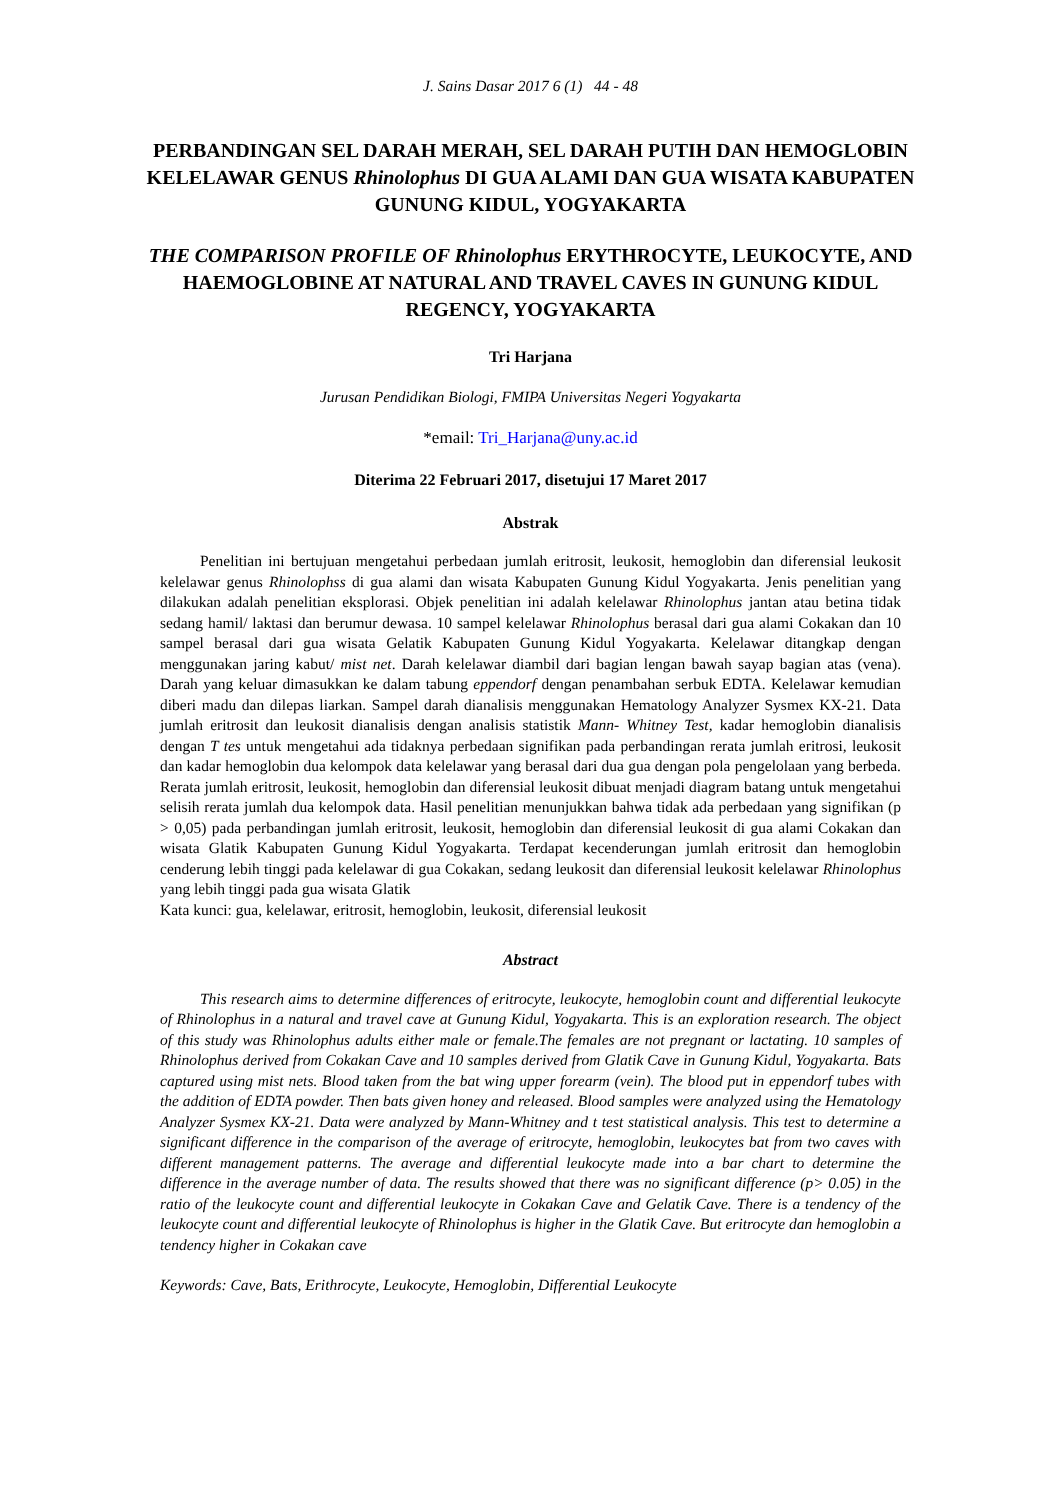J. Sains Dasar 2017 6 (1) 44 - 48
PERBANDINGAN SEL DARAH MERAH, SEL DARAH PUTIH DAN HEMOGLOBIN KELELAWAR GENUS Rhinolophus DI GUA ALAMI DAN GUA WISATA KABUPATEN GUNUNG KIDUL, YOGYAKARTA
THE COMPARISON PROFILE OF Rhinolophus ERYTHROCYTE, LEUKOCYTE, AND HAEMOGLOBINE AT NATURAL AND TRAVEL CAVES IN GUNUNG KIDUL REGENCY, YOGYAKARTA
Tri Harjana
Jurusan Pendidikan Biologi, FMIPA Universitas Negeri Yogyakarta
*email: Tri_Harjana@uny.ac.id
Diterima 22 Februari 2017, disetujui 17 Maret 2017
Abstrak
Penelitian ini bertujuan mengetahui perbedaan jumlah eritrosit, leukosit, hemoglobin dan diferensial leukosit kelelawar genus Rhinolophss di gua alami dan wisata Kabupaten Gunung Kidul Yogyakarta. Jenis penelitian yang dilakukan adalah penelitian eksplorasi. Objek penelitian ini adalah kelelawar Rhinolophus jantan atau betina tidak sedang hamil/ laktasi dan berumur dewasa. 10 sampel kelelawar Rhinolophus berasal dari gua alami Cokakan dan 10 sampel berasal dari gua wisata Gelatik Kabupaten Gunung Kidul Yogyakarta. Kelelawar ditangkap dengan menggunakan jaring kabut/ mist net. Darah kelelawar diambil dari bagian lengan bawah sayap bagian atas (vena). Darah yang keluar dimasukkan ke dalam tabung eppendorf dengan penambahan serbuk EDTA. Kelelawar kemudian diberi madu dan dilepas liarkan. Sampel darah dianalisis menggunakan Hematology Analyzer Sysmex KX-21. Data jumlah eritrosit dan leukosit dianalisis dengan analisis statistik Mann- Whitney Test, kadar hemoglobin dianalisis dengan T tes untuk mengetahui ada tidaknya perbedaan signifikan pada perbandingan rerata jumlah eritrosi, leukosit dan kadar hemoglobin dua kelompok data kelelawar yang berasal dari dua gua dengan pola pengelolaan yang berbeda. Rerata jumlah eritrosit, leukosit, hemoglobin dan diferensial leukosit dibuat menjadi diagram batang untuk mengetahui selisih rerata jumlah dua kelompok data. Hasil penelitian menunjukkan bahwa tidak ada perbedaan yang signifikan (p > 0,05) pada perbandingan jumlah eritrosit, leukosit, hemoglobin dan diferensial leukosit di gua alami Cokakan dan wisata Glatik Kabupaten Gunung Kidul Yogyakarta. Terdapat kecenderungan jumlah eritrosit dan hemoglobin cenderung lebih tinggi pada kelelawar di gua Cokakan, sedang leukosit dan diferensial leukosit kelelawar Rhinolophus yang lebih tinggi pada gua wisata Glatik
Kata kunci: gua, kelelawar, eritrosit, hemoglobin, leukosit, diferensial leukosit
Abstract
This research aims to determine differences of eritrocyte, leukocyte, hemoglobin count and differential leukocyte of Rhinolophus in a natural and travel cave at Gunung Kidul, Yogyakarta. This is an exploration research. The object of this study was Rhinolophus adults either male or female.The females are not pregnant or lactating. 10 samples of Rhinolophus derived from Cokakan Cave and 10 samples derived from Glatik Cave in Gunung Kidul, Yogyakarta. Bats captured using mist nets. Blood taken from the bat wing upper forearm (vein). The blood put in eppendorf tubes with the addition of EDTA powder. Then bats given honey and released. Blood samples were analyzed using the Hematology Analyzer Sysmex KX-21. Data were analyzed by Mann-Whitney and t test statistical analysis. This test to determine a significant difference in the comparison of the average of eritrocyte, hemoglobin, leukocytes bat from two caves with different management patterns. The average and differential leukocyte made into a bar chart to determine the difference in the average number of data. The results showed that there was no significant difference (p> 0.05) in the ratio of the leukocyte count and differential leukocyte in Cokakan Cave and Gelatik Cave. There is a tendency of the leukocyte count and differential leukocyte of Rhinolophus is higher in the Glatik Cave. But eritrocyte dan hemoglobin a tendency higher in Cokakan cave
Keywords: Cave, Bats, Erithrocyte, Leukocyte, Hemoglobin, Differential Leukocyte